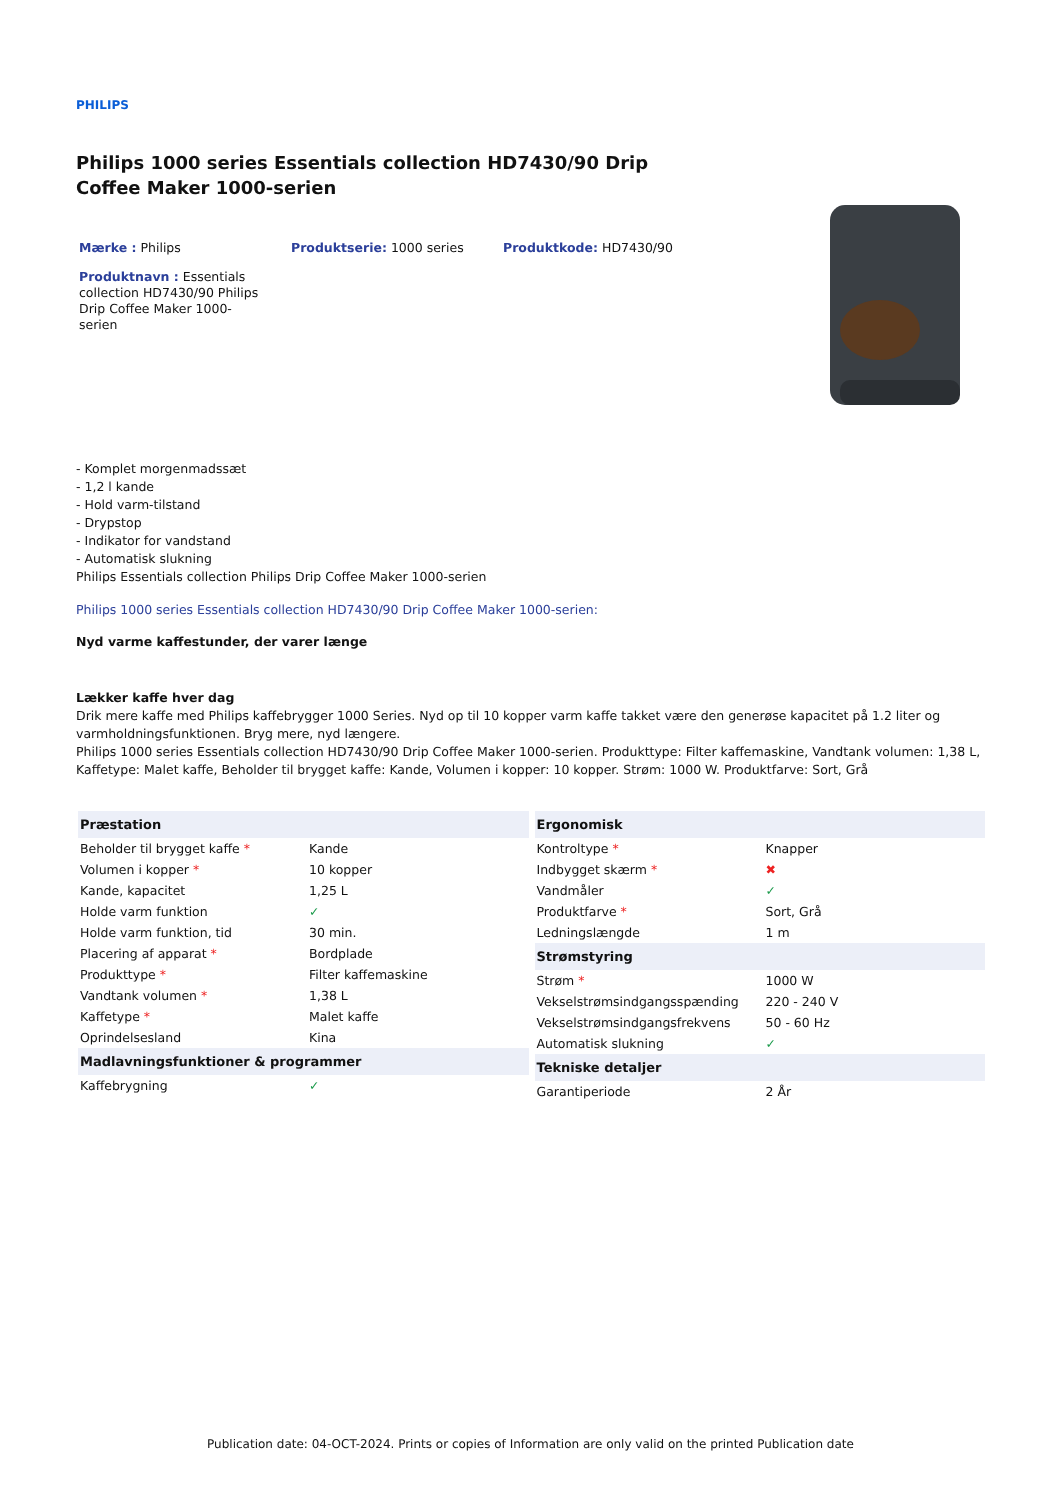PHILIPS
Philips 1000 series Essentials collection HD7430/90 Drip Coffee Maker 1000-serien
Mærke : Philips Produktserie: 1000 series Produktkode: HD7430/90
Produktnavn : Essentials collection HD7430/90 Philips Drip Coffee Maker 1000-serien
- Komplet morgenmadssæt
- 1,2 l kande
- Hold varm-tilstand
- Drypstop
- Indikator for vandstand
- Automatisk slukning
Philips Essentials collection Philips Drip Coffee Maker 1000-serien
Philips 1000 series Essentials collection HD7430/90 Drip Coffee Maker 1000-serien:
Nyd varme kaffestunder, der varer længe
Lækker kaffe hver dag
Drik mere kaffe med Philips kaffebrygger 1000 Series. Nyd op til 10 kopper varm kaffe takket være den generøse kapacitet på 1.2 liter og varmholdningsfunktionen. Bryg mere, nyd længere.
Philips 1000 series Essentials collection HD7430/90 Drip Coffee Maker 1000-serien. Produkttype: Filter kaffemaskine, Vandtank volumen: 1,38 L, Kaffetype: Malet kaffe, Beholder til brygget kaffe: Kande, Volumen i kopper: 10 kopper. Strøm: 1000 W. Produktfarve: Sort, Grå
| Præstation | |
| --- | --- |
| Beholder til brygget kaffe * | Kande |
| Volumen i kopper * | 10 kopper |
| Kande, kapacitet | 1,25 L |
| Holde varm funktion | ✓ |
| Holde varm funktion, tid | 30 min. |
| Placering af apparat * | Bordplade |
| Produkttype * | Filter kaffemaskine |
| Vandtank volumen * | 1,38 L |
| Kaffetype * | Malet kaffe |
| Oprindelsesland | Kina |
| Madlavningsfunktioner & programmer | |
| Kaffebrygning | ✓ |
| Ergonomisk | |
| --- | --- |
| Kontroltype * | Knapper |
| Indbygget skærm * | ✖ |
| Vandmåler | ✓ |
| Produktfarve * | Sort, Grå |
| Ledningslængde | 1 m |
| Strømstyring | |
| Strøm * | 1000 W |
| Vekselstrømsindgangsspænding | 220 - 240 V |
| Vekselstrømsindgangsfrekvens | 50 - 60 Hz |
| Automatisk slukning | ✓ |
| Tekniske detaljer | |
| Garantiperiode | 2 År |
Publication date: 04-OCT-2024. Prints or copies of Information are only valid on the printed Publication date